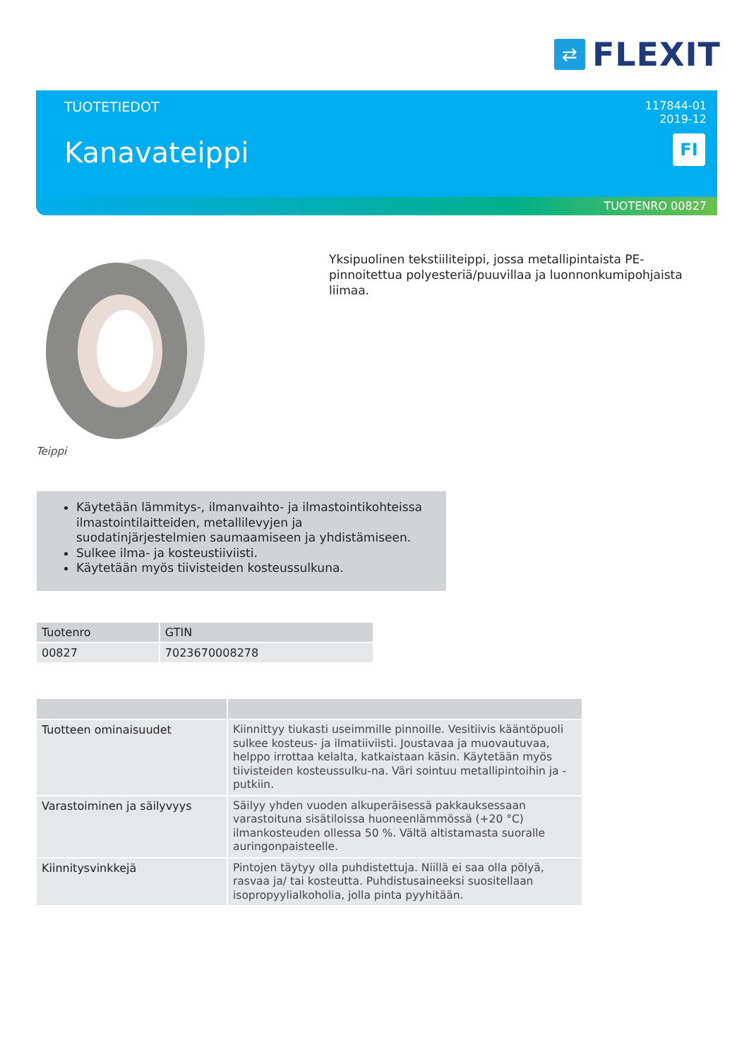⇄
FLEXIT
TUOTETIEDOT
Kanavateippi
117844-01
2019-12
FI
TUOTENRO 00827
Teippi
Yksipuolinen tekstiiliteippi, jossa metallipintaista PE-pinnoitettua polyesteriä/puuvillaa ja luonnonkumipohjaista liimaa.
Käytetään lämmitys-, ilmanvaihto- ja ilmastointikohteissa ilmastointilaitteiden, metallilevyjen ja suodatinjärjestelmien saumaamiseen ja yhdistämiseen.
Sulkee ilma- ja kosteustiiviisti.
Käytetään myös tiivisteiden kosteussulkuna.
| Tuotenro | GTIN |
| --- | --- |
| 00827 | 7023670008278 |
| Tuotteen ominaisuudet | Kiinnittyy tiukasti useimmille pinnoille. Vesitiivis kääntöpuoli sulkee kosteus- ja ilmatiiviisti. Joustavaa ja muovautuvaa, helppo irrottaa kelalta, katkaistaan käsin. Käytetään myös tiivisteiden kosteussulku-na. Väri sointuu metallipintoihin ja -putkiin. |
| Varastoiminen ja säilyvyys | Säilyy yhden vuoden alkuperäisessä pakkauksessaan varastoituna sisätiloissa huoneenlämmössä (+20 °C) ilmankosteuden ollessa 50 %. Vältä altistamasta suoralle auringonpaisteelle. |
| Kiinnitysvinkkejä | Pintojen täytyy olla puhdistettuja. Niillä ei saa olla pölyä, rasvaa ja/ tai kosteutta. Puhdistusaineeksi suositellaan isopropyylialkoholia, jolla pinta pyyhitään. |